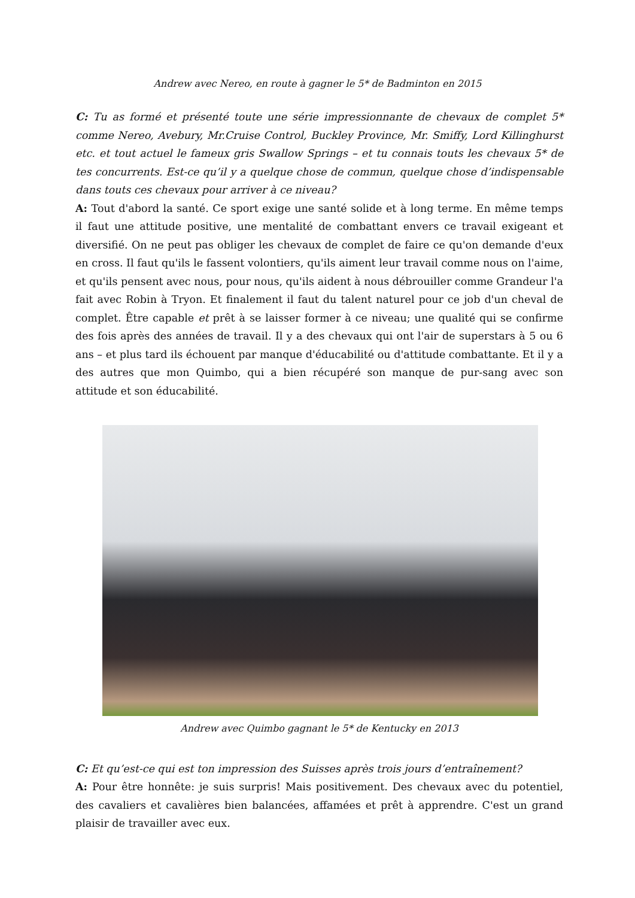Andrew avec Nereo, en route à gagner le 5* de Badminton en 2015
C: Tu as formé et présenté toute une série impressionnante de chevaux de complet 5* comme Nereo, Avebury, Mr.Cruise Control, Buckley Province, Mr. Smiffy, Lord Killinghurst etc. et tout actuel le fameux gris Swallow Springs – et tu connais touts les chevaux 5* de tes concurrents. Est-ce qu’il y a quelque chose de commun, quelque chose d’indispensable dans touts ces chevaux pour arriver à ce niveau?
A: Tout d'abord la santé. Ce sport exige une santé solide et à long terme. En même temps il faut une attitude positive, une mentalité de combattant envers ce travail exigeant et diversifié. On ne peut pas obliger les chevaux de complet de faire ce qu'on demande d'eux en cross. Il faut qu'ils le fassent volontiers, qu'ils aiment leur travail comme nous on l'aime, et qu'ils pensent avec nous, pour nous, qu'ils aident à nous débrouiller comme Grandeur l'a fait avec Robin à Tryon. Et finalement il faut du talent naturel pour ce job d'un cheval de complet. Être capable et prêt à se laisser former à ce niveau; une qualité qui se confirme des fois après des années de travail. Il y a des chevaux qui ont l'air de superstars à 5 ou 6 ans – et plus tard ils échouent par manque d'éducabilité ou d'attitude combattante. Et il y a des autres que mon Quimbo, qui a bien récupéré son manque de pur-sang avec son attitude et son éducabilité.
Andrew avec Quimbo gagnant le 5* de Kentucky en 2013
C: Et qu’est-ce qui est ton impression des Suisses après trois jours d’entraînement?
A: Pour être honnête: je suis surpris! Mais positivement. Des chevaux avec du potentiel, des cavaliers et cavalières bien balancées, affamées et prêt à apprendre. C'est un grand plaisir de travailler avec eux.